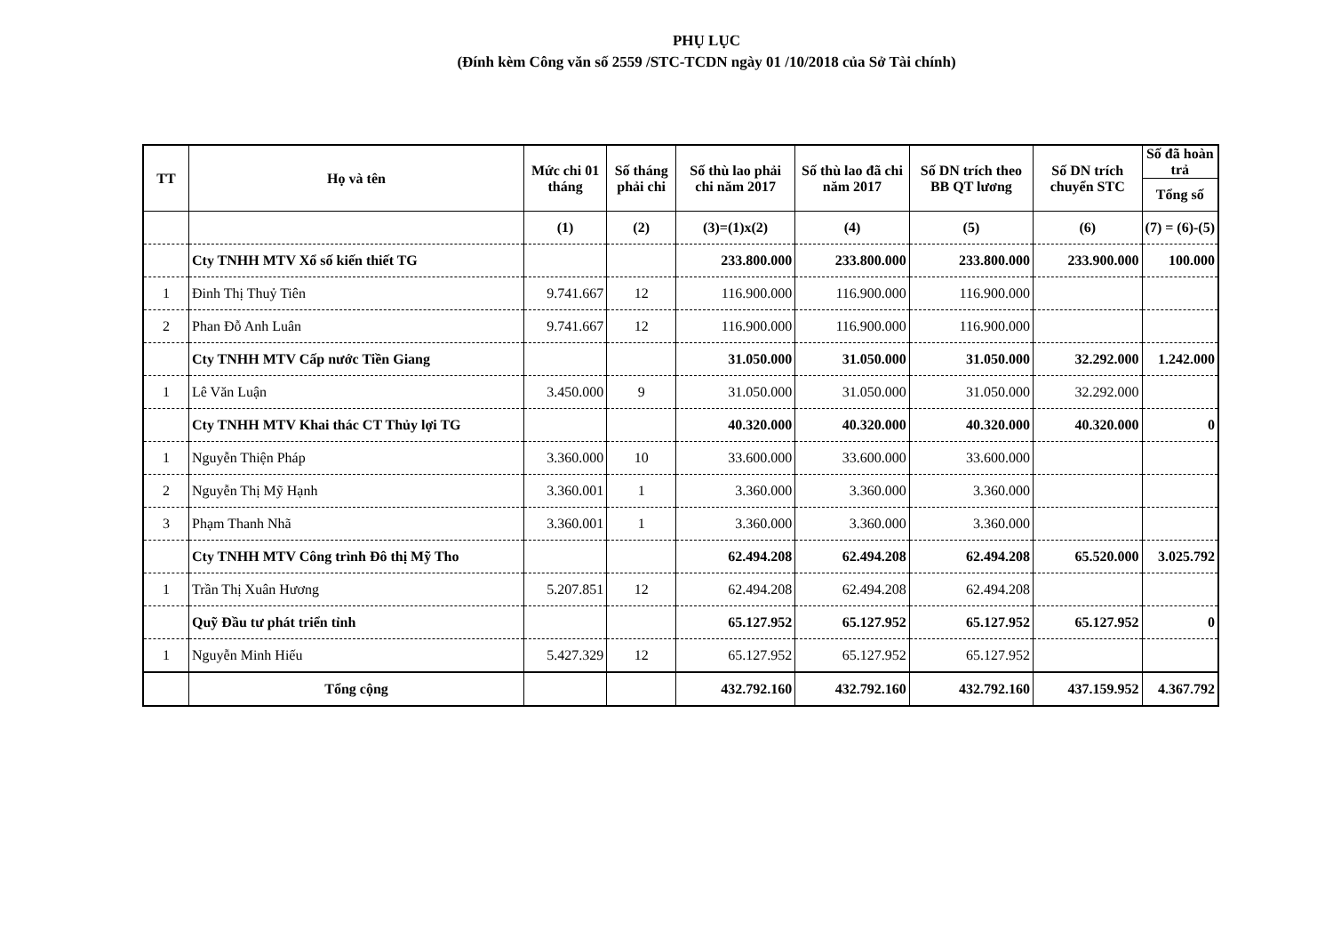PHỤ LỤC
(Đính kèm Công văn số 2559 /STC-TCDN ngày 01 /10/2018 của Sở Tài chính)
| TT | Họ và tên | Mức chi 01 tháng | Số tháng phải chi | Số thù lao phải chi năm 2017 | Số thù lao đã chi năm 2017 | Số DN trích theo BB QT lương | Số DN trích chuyển STC | Số đã hoàn trả |
| --- | --- | --- | --- | --- | --- | --- | --- | --- |
| | | | | | | | | Tổng số |
| | | (1) | (2) | (3)=(1)x(2) | (4) | (5) | (6) | (7) = (6)-(5) |
| | Cty TNHH MTV Xổ số kiến thiết TG | | | 233.800.000 | 233.800.000 | 233.800.000 | 233.900.000 | 100.000 |
| 1 | Đinh Thị Thuỷ Tiên | 9.741.667 | 12 | 116.900.000 | 116.900.000 | 116.900.000 | | |
| 2 | Phan Đỗ Anh Luân | 9.741.667 | 12 | 116.900.000 | 116.900.000 | 116.900.000 | | |
| | Cty TNHH MTV Cấp nước Tiền Giang | | | 31.050.000 | 31.050.000 | 31.050.000 | 32.292.000 | 1.242.000 |
| 1 | Lê Văn Luận | 3.450.000 | 9 | 31.050.000 | 31.050.000 | 31.050.000 | 32.292.000 | |
| | Cty TNHH MTV Khai thác CT Thủy lợi TG | | | 40.320.000 | 40.320.000 | 40.320.000 | 40.320.000 | 0 |
| 1 | Nguyễn Thiện Pháp | 3.360.000 | 10 | 33.600.000 | 33.600.000 | 33.600.000 | | |
| 2 | Nguyễn Thị Mỹ Hạnh | 3.360.001 | 1 | 3.360.000 | 3.360.000 | 3.360.000 | | |
| 3 | Phạm Thanh Nhã | 3.360.001 | 1 | 3.360.000 | 3.360.000 | 3.360.000 | | |
| | Cty TNHH MTV Công trình Đô thị Mỹ Tho | | | 62.494.208 | 62.494.208 | 62.494.208 | 65.520.000 | 3.025.792 |
| 1 | Trần Thị Xuân Hương | 5.207.851 | 12 | 62.494.208 | 62.494.208 | 62.494.208 | | |
| | Quỹ Đầu tư phát triển tỉnh | | | 65.127.952 | 65.127.952 | 65.127.952 | 65.127.952 | 0 |
| 1 | Nguyễn Minh Hiếu | 5.427.329 | 12 | 65.127.952 | 65.127.952 | 65.127.952 | | |
| | Tổng cộng | | | 432.792.160 | 432.792.160 | 432.792.160 | 437.159.952 | 4.367.792 |